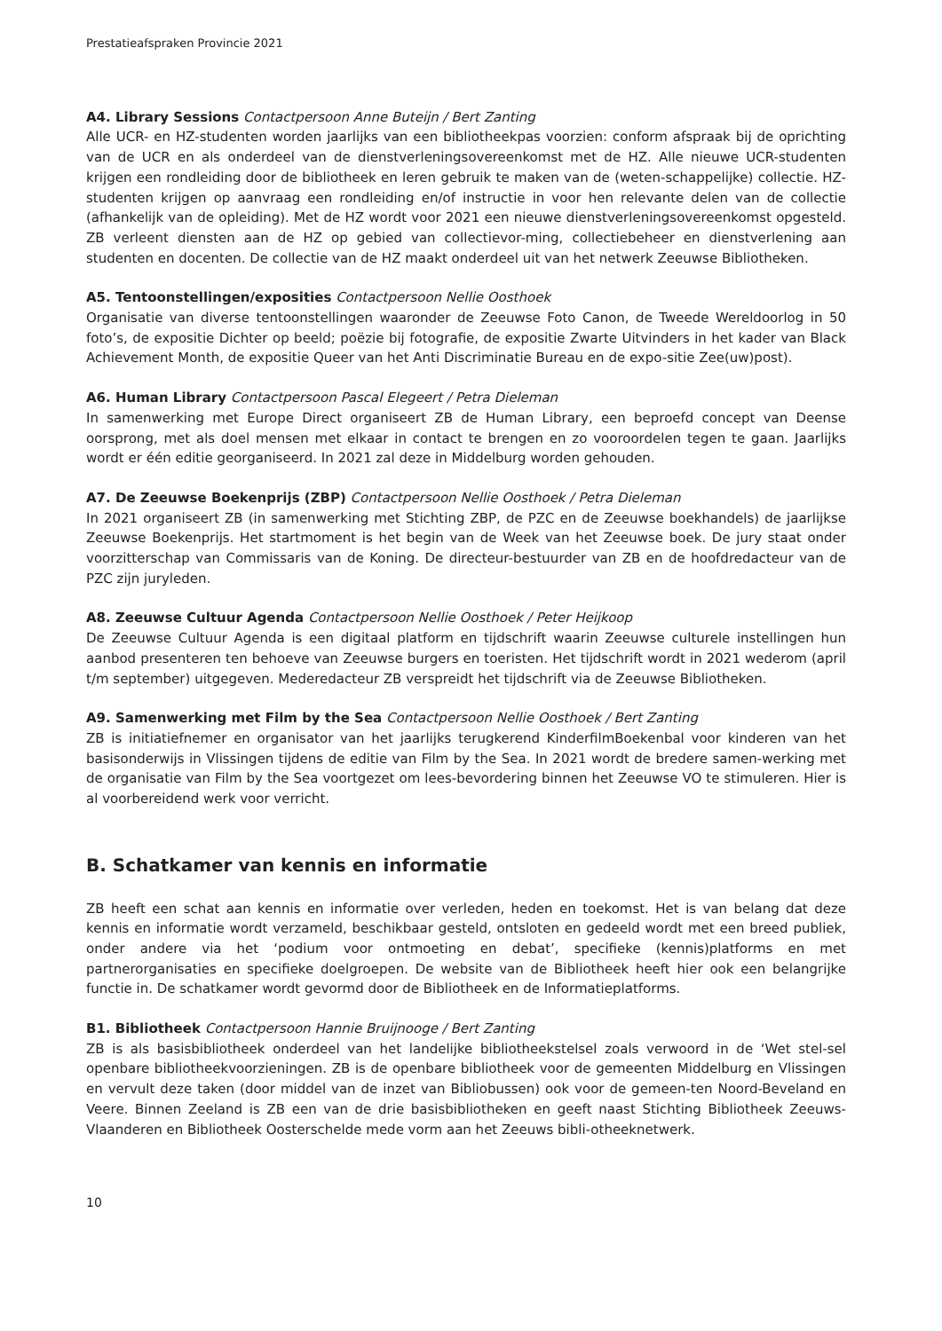Prestatieafspraken Provincie 2021
A4. Library Sessions Contactpersoon Anne Buteijn / Bert Zanting
Alle UCR- en HZ-studenten worden jaarlijks van een bibliotheekpas voorzien: conform afspraak bij de oprichting van de UCR en als onderdeel van de dienstverleningsovereenkomst met de HZ. Alle nieuwe UCR-studenten krijgen een rondleiding door de bibliotheek en leren gebruik te maken van de (weten-schappelijke) collectie. HZ-studenten krijgen op aanvraag een rondleiding en/of instructie in voor hen relevante delen van de collectie (afhankelijk van de opleiding). Met de HZ wordt voor 2021 een nieuwe dienstverleningsovereenkomst opgesteld. ZB verleent diensten aan de HZ op gebied van collectievor-ming, collectiebeheer en dienstverlening aan studenten en docenten. De collectie van de HZ maakt onderdeel uit van het netwerk Zeeuwse Bibliotheken.
A5. Tentoonstellingen/exposities Contactpersoon Nellie Oosthoek
Organisatie van diverse tentoonstellingen waaronder de Zeeuwse Foto Canon, de Tweede Wereldoorlog in 50 foto’s, de expositie Dichter op beeld; poëzie bij fotografie, de expositie Zwarte Uitvinders in het kader van Black Achievement Month, de expositie Queer van het Anti Discriminatie Bureau en de expo-sitie Zee(uw)post).
A6. Human Library Contactpersoon Pascal Elegeert / Petra Dieleman
In samenwerking met Europe Direct organiseert ZB de Human Library, een beproefd concept van Deense oorsprong, met als doel mensen met elkaar in contact te brengen en zo vooroordelen tegen te gaan. Jaarlijks wordt er één editie georganiseerd. In 2021 zal deze in Middelburg worden gehouden.
A7. De Zeeuwse Boekenprijs (ZBP) Contactpersoon Nellie Oosthoek / Petra Dieleman
In 2021 organiseert ZB (in samenwerking met Stichting ZBP, de PZC en de Zeeuwse boekhandels) de jaarlijkse Zeeuwse Boekenprijs. Het startmoment is het begin van de Week van het Zeeuwse boek. De jury staat onder voorzitterschap van Commissaris van de Koning. De directeur-bestuurder van ZB en de hoofdredacteur van de PZC zijn juryleden.
A8. Zeeuwse Cultuur Agenda Contactpersoon Nellie Oosthoek / Peter Heijkoop
De Zeeuwse Cultuur Agenda is een digitaal platform en tijdschrift waarin Zeeuwse culturele instellingen hun aanbod presenteren ten behoeve van Zeeuwse burgers en toeristen. Het tijdschrift wordt in 2021 wederom (april t/m september) uitgegeven. Mederedacteur ZB verspreidt het tijdschrift via de Zeeuwse Bibliotheken.
A9. Samenwerking met Film by the Sea Contactpersoon Nellie Oosthoek / Bert Zanting
ZB is initiatiefnemer en organisator van het jaarlijks terugkerend KinderfilmBoekenbal voor kinderen van het basisonderwijs in Vlissingen tijdens de editie van Film by the Sea. In 2021 wordt de bredere samen-werking met de organisatie van Film by the Sea voortgezet om lees-bevordering binnen het Zeeuwse VO te stimuleren. Hier is al voorbereidend werk voor verricht.
B. Schatkamer van kennis en informatie
ZB heeft een schat aan kennis en informatie over verleden, heden en toekomst. Het is van belang dat deze kennis en informatie wordt verzameld, beschikbaar gesteld, ontsloten en gedeeld wordt met een breed publiek, onder andere via het ‘podium voor ontmoeting en debat’, specifieke (kennis)platforms en met partnerorganisaties en specifieke doelgroepen. De website van de Bibliotheek heeft hier ook een belangrijke functie in. De schatkamer wordt gevormd door de Bibliotheek en de Informatieplatforms.
B1. Bibliotheek Contactpersoon Hannie Bruijnooge / Bert Zanting
ZB is als basisbibliotheek onderdeel van het landelijke bibliotheekstelsel zoals verwoord in de ‘Wet stel-sel openbare bibliotheekvoorzieningen. ZB is de openbare bibliotheek voor de gemeenten Middelburg en Vlissingen en vervult deze taken (door middel van de inzet van Bibliobussen) ook voor de gemeen-ten Noord-Beveland en Veere. Binnen Zeeland is ZB een van de drie basisbibliotheken en geeft naast Stichting Bibliotheek Zeeuws-Vlaanderen en Bibliotheek Oosterschelde mede vorm aan het Zeeuws bibli-otheeknetwerk.
10